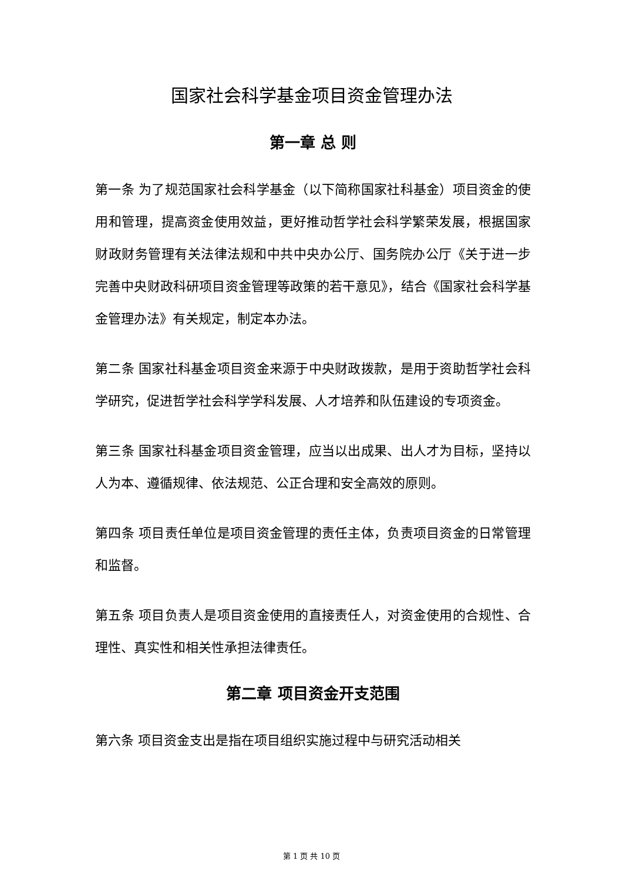国家社会科学基金项目资金管理办法
第一章 总 则
第一条 为了规范国家社会科学基金（以下简称国家社科基金）项目资金的使用和管理，提高资金使用效益，更好推动哲学社会科学繁荣发展，根据国家财政财务管理有关法律法规和中共中央办公厅、国务院办公厅《关于进一步完善中央财政科研项目资金管理等政策的若干意见》，结合《国家社会科学基金管理办法》有关规定，制定本办法。
第二条 国家社科基金项目资金来源于中央财政拨款，是用于资助哲学社会科学研究，促进哲学社会科学学科发展、人才培养和队伍建设的专项资金。
第三条 国家社科基金项目资金管理，应当以出成果、出人才为目标，坚持以人为本、遵循规律、依法规范、公正合理和安全高效的原则。
第四条 项目责任单位是项目资金管理的责任主体，负责项目资金的日常管理和监督。
第五条 项目负责人是项目资金使用的直接责任人，对资金使用的合规性、合理性、真实性和相关性承担法律责任。
第二章 项目资金开支范围
第六条 项目资金支出是指在项目组织实施过程中与研究活动相关
第 1 页 共 10 页